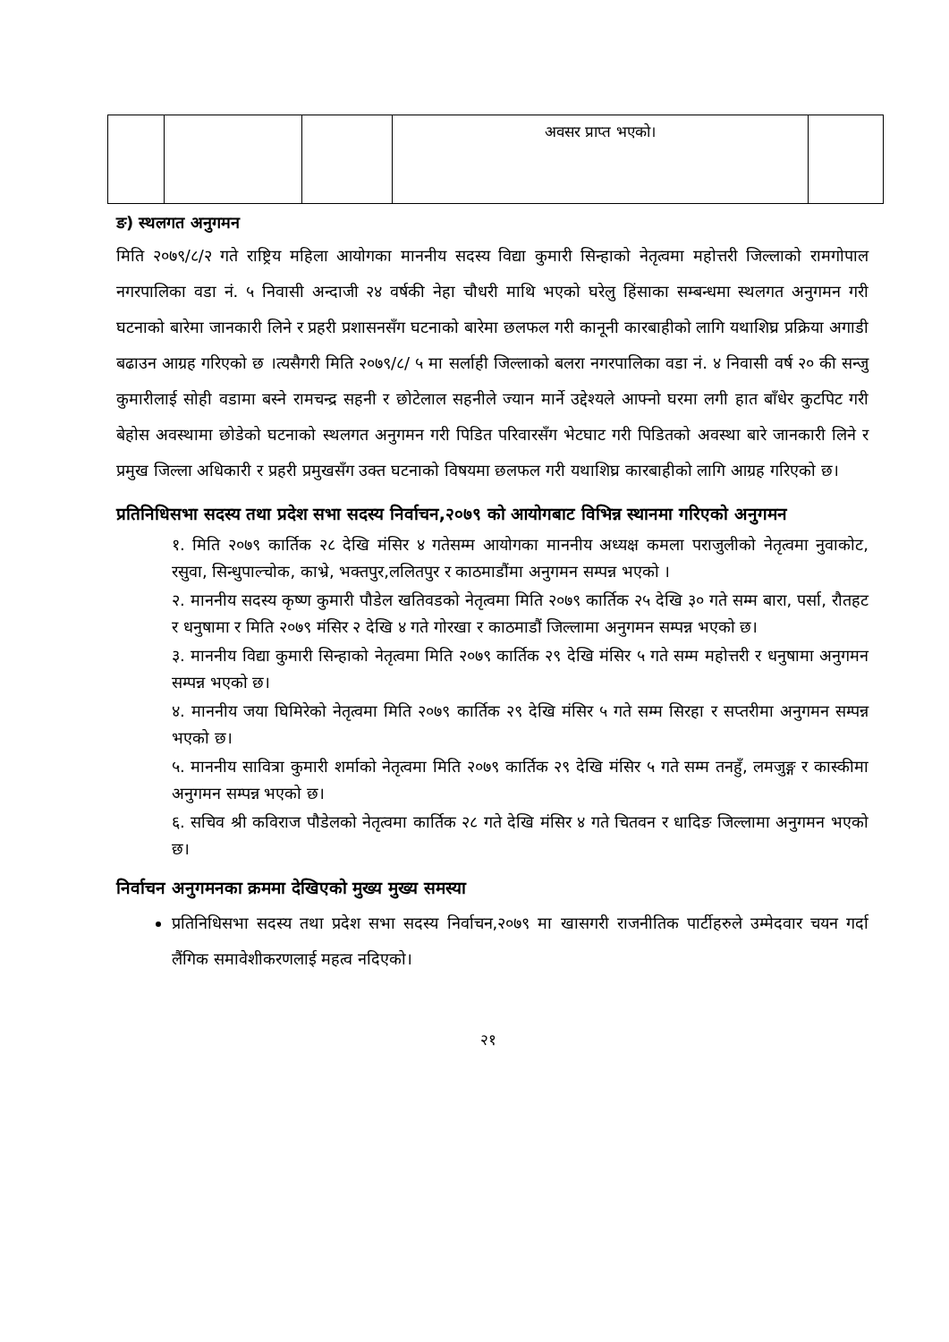| | | | अवसर प्राप्त भएको। | |
ङ) स्थलगत अनुगमन
मिति २०७९/८/२ गते राष्ट्रिय महिला आयोगका माननीय सदस्य विद्या कुमारी सिन्हाको नेतृत्वमा महोत्तरी जिल्लाको रामगोपाल नगरपालिका वडा नं. ५ निवासी अन्दाजी २४ वर्षकी नेहा चौधरी माथि भएको घरेलु हिंसाका सम्बन्धमा स्थलगत अनुगमन गरी घटनाको बारेमा जानकारी लिने र प्रहरी प्रशासनसँग घटनाको बारेमा छलफल गरी कानूनी कारबाहीको लागि यथाशिघ्र प्रक्रिया अगाडी बढाउन आग्रह गरिएको छ ।त्यसैगरी मिति २०७९/८/ ५ मा सर्लाही जिल्लाको बलरा नगरपालिका वडा नं. ४ निवासी वर्ष २० की सन्जु कुमारीलाई सोही वडामा बस्ने रामचन्द्र सहनी र छोटेलाल सहनीले ज्यान मार्ने उद्देश्यले आफ्नो घरमा लगी हात बाँधेर कुटपिट गरी बेहोस अवस्थामा छोडेको घटनाको स्थलगत अनुगमन गरी पिडित परिवारसँग भेटघाट गरी पिडितको अवस्था बारे जानकारी लिने र प्रमुख जिल्ला अधिकारी र प्रहरी प्रमुखसँग उक्त घटनाको विषयमा छलफल गरी यथाशिघ्र कारबाहीको लागि आग्रह गरिएको छ।
प्रतिनिधिसभा सदस्य तथा प्रदेश सभा सदस्य निर्वाचन,२०७९ को आयोगबाट विभिन्न स्थानमा गरिएको अनुगमन
१. मिति २०७९ कार्तिक २८ देखि मंसिर ४ गतेसम्म आयोगका माननीय अध्यक्ष कमला पराजुलीको नेतृत्वमा नुवाकोट, रसुवा, सिन्धुपाल्चोक, काभ्रे, भक्तपुर,ललितपुर र काठमाडौंमा अनुगमन सम्पन्न भएको ।
२. माननीय सदस्य कृष्ण कुमारी पौडेल खतिवडको नेतृत्वमा मिति २०७९ कार्तिक २५ देखि ३० गते सम्म बारा, पर्सा, रौतहट र धनुषामा र मिति २०७९ मंसिर २ देखि ४ गते गोरखा र काठमाडौं जिल्लामा अनुगमन सम्पन्न भएको छ।
३. माननीय विद्या कुमारी सिन्हाको नेतृत्वमा मिति २०७९ कार्तिक २९ देखि मंसिर ५ गते सम्म महोत्तरी र धनुषामा अनुगमन सम्पन्न भएको छ।
४. माननीय जया घिमिरेको नेतृत्वमा मिति २०७९ कार्तिक २९ देखि मंसिर ५ गते सम्म सिरहा र सप्तरीमा अनुगमन सम्पन्न भएको छ।
५. माननीय सावित्रा कुमारी शर्माको नेतृत्वमा मिति २०७९ कार्तिक २९ देखि मंसिर ५ गते सम्म तनहुँ, लमजुङ्ग र कास्कीमा अनुगमन सम्पन्न भएको छ।
६. सचिव श्री कविराज पौडेलको नेतृत्वमा कार्तिक २८ गते देखि मंसिर ४ गते चितवन र धादिङ जिल्लामा अनुगमन भएको छ।
निर्वाचन अनुगमनका क्रममा देखिएको मुख्य मुख्य समस्या
प्रतिनिधिसभा सदस्य तथा प्रदेश सभा सदस्य निर्वाचन,२०७९ मा खासगरी राजनीतिक पार्टीहरुले उम्मेदवार चयन गर्दा लैंगिक समावेशीकरणलाई महत्व नदिएको।
२१